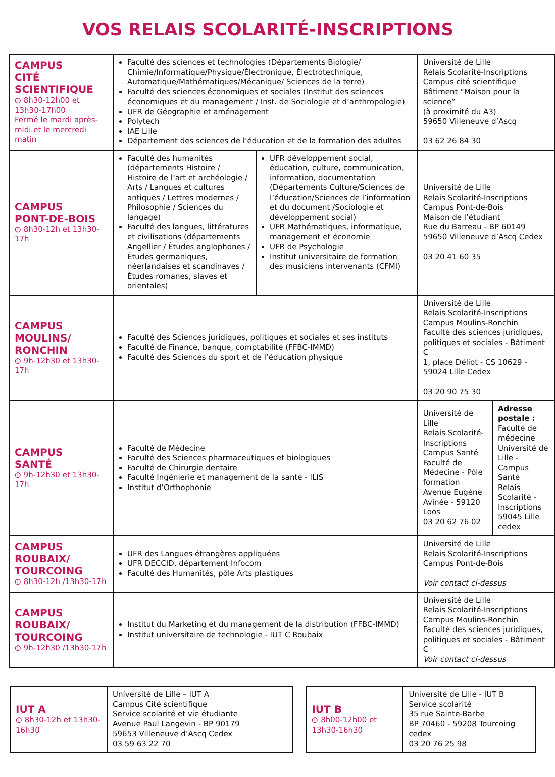VOS RELAIS SCOLARITÉ-INSCRIPTIONS
| CAMPUS CITÉ SCIENTIFIQUE ⦶ 8h30-12h00 et 13h30-17h00 Fermé le mardi après-midi et le mercredi matin | Faculté des sciences et technologies (Départements Biologie/ Chimie/Informatique/Physique/Électronique, Électrotechnique, Automatique/Mathématiques/Mécanique/ Sciences de la terre) Faculté des sciences économiques et sociales (Institut des sciences économiques et du management / Inst. de Sociologie et d’anthropologie) UFR de Géographie et aménagement Polytech IAE Lille Département des sciences de l’éducation et de la formation des adultes | | Université de Lille Relais Scolarité-Inscriptions Campus cité scientifique Bâtiment “Maison pour la science” (à proximité du A3) 59650 Villeneuve d’Ascq 03 62 26 84 30 | |
| CAMPUS PONT-DE-BOIS ⦶ 8h30-12h et 13h30-17h | Faculté des humanités (départements Histoire / Histoire de l’art et archéologie / Arts / Langues et cultures antiques / Lettres modernes / Philosophie / Sciences du langage) Faculté des langues, littératures et civilisations (départements Angellier / Études anglophones / Études germaniques, néerlandaises et scandinaves / Études romanes, slaves et orientales) | UFR développement social, éducation, culture, communication, information, documentation (Départements Culture/Sciences de l’éducation/Sciences de l’information et du document /Sociologie et développement social) UFR Mathématiques, informatique, management et économie UFR de Psychologie Institut universitaire de formation des musiciens intervenants (CFMI) | Université de Lille Relais Scolarité-Inscriptions Campus Pont-de-Bois Maison de l’étudiant Rue du Barreau - BP 60149 59650 Villeneuve d’Ascq Cedex 03 20 41 60 35 | |
| CAMPUS MOULINS/ RONCHIN ⦶ 9h-12h30 et 13h30-17h | Faculté des Sciences juridiques, politiques et sociales et ses instituts Faculté de Finance, banque, comptabilité (FFBC-IMMD) Faculté des Sciences du sport et de l’éducation physique | | Université de Lille Relais Scolarité-Inscriptions Campus Moulins-Ronchin Faculté des sciences juridiques, politiques et sociales - Bâtiment C 1, place Déliot - CS 10629 - 59024 Lille Cedex 03 20 90 75 30 | |
| CAMPUS SANTÉ ⦶ 9h-12h30 et 13h30-17h | Faculté de Médecine Faculté des Sciences pharmaceutiques et biologiques Faculté de Chirurgie dentaire Faculté Ingénierie et management de la santé - ILIS Institut d’Orthophonie | | Université de Lille Relais Scolarité-Inscriptions Campus Santé Faculté de Médecine - Pôle formation Avenue Eugène Avinée - 59120 Loos 03 20 62 76 02 | Adresse postale : Faculté de médecine Université de Lille - Campus Santé Relais Scolarité -Inscriptions 59045 Lille cedex |
| CAMPUS ROUBAIX/ TOURCOING ⦶ 8h30-12h /13h30-17h | UFR des Langues étrangères appliquées UFR DECCID, département Infocom Faculté des Humanités, pôle Arts plastiques | | Université de Lille Relais Scolarité-Inscriptions Campus Pont-de-Bois Voir contact ci-dessus | |
| CAMPUS ROUBAIX/ TOURCOING ⦶ 9h-12h30 /13h30-17h | Institut du Marketing et du management de la distribution (FFBC-IMMD) Institut universitaire de technologie - IUT C Roubaix | | Université de Lille Relais Scolarité-Inscriptions Campus Moulins-Ronchin Faculté des sciences juridiques, politiques et sociales - Bâtiment C Voir contact ci-dessus | |
| IUT A ⦶ 8h30-12h et 13h30-16h30 | Université de Lille – IUT A Campus Cité scientifique Service scolarité et vie étudiante Avenue Paul Langevin - BP 90179 59653 Villeneuve d’Ascq Cedex 03 59 63 22 70 |
| IUT B ⦶ 8h00-12h00 et 13h30-16h30 | Université de Lille - IUT B Service scolarité 35 rue Sainte-Barbe BP 70460 - 59208 Tourcoing cedex 03 20 76 25 98 |